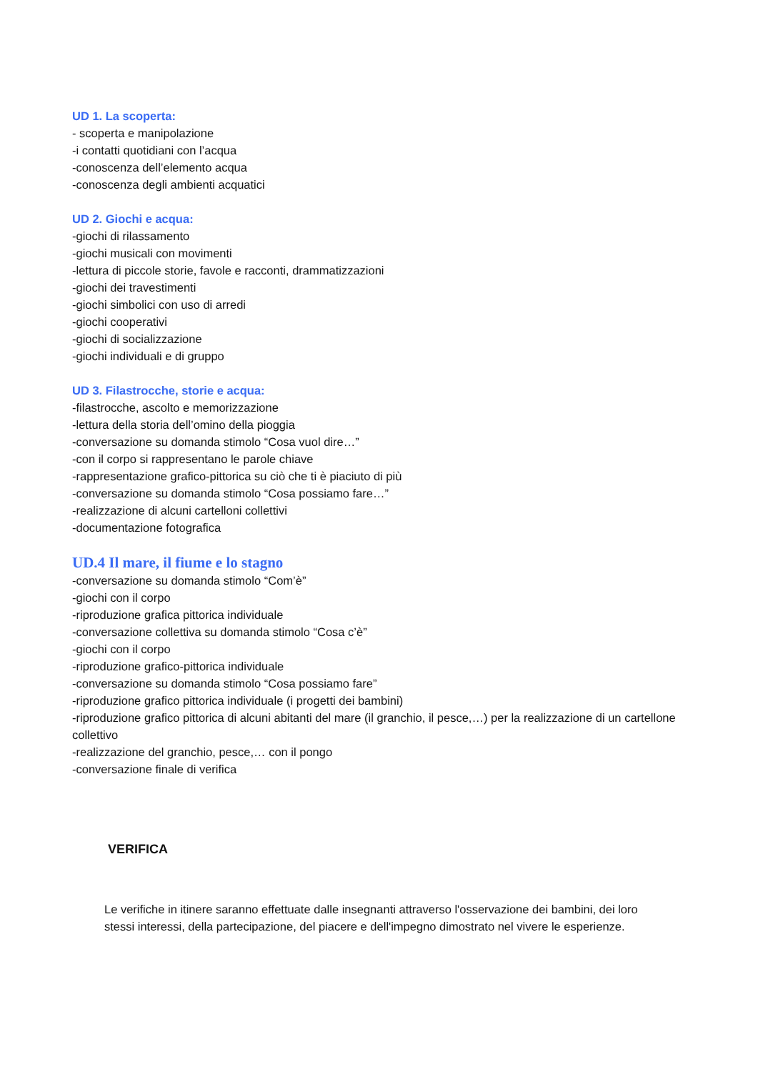UD 1. La scoperta:
- scoperta e manipolazione
-i contatti quotidiani con l’acqua
-conoscenza dell’elemento acqua
-conoscenza degli ambienti acquatici
UD 2. Giochi e acqua:
-giochi di rilassamento
-giochi musicali con movimenti
-lettura di piccole storie, favole e racconti, drammatizzazioni
-giochi dei travestimenti
-giochi simbolici con uso di arredi
-giochi cooperativi
-giochi di socializzazione
-giochi individuali e di gruppo
UD 3. Filastrocche, storie e acqua:
-filastrocche, ascolto e memorizzazione
-lettura della storia dell’omino della pioggia
-conversazione su domanda stimolo “Cosa vuol dire…”
-con il corpo si rappresentano le parole chiave
-rappresentazione grafico-pittorica su ciò che ti è piaciuto di più
-conversazione su domanda stimolo “Cosa possiamo fare…”
-realizzazione di alcuni cartelloni collettivi
-documentazione fotografica
UD.4 Il mare, il fiume e lo stagno
-conversazione su domanda stimolo “Com’è”
-giochi con il corpo
-riproduzione grafica pittorica individuale
-conversazione collettiva su domanda stimolo “Cosa c’è”
-giochi con il corpo
-riproduzione grafico-pittorica individuale
-conversazione su domanda stimolo “Cosa possiamo fare”
-riproduzione grafico pittorica individuale (i progetti dei bambini)
-riproduzione grafico pittorica di alcuni abitanti del mare (il granchio, il pesce,…) per la realizzazione di un cartellone collettivo
-realizzazione del granchio, pesce,… con il pongo
-conversazione finale di verifica
VERIFICA
Le verifiche in itinere saranno effettuate dalle insegnanti attraverso l'osservazione dei bambini, dei loro stessi interessi, della partecipazione, del piacere e dell'impegno dimostrato nel vivere le esperienze.